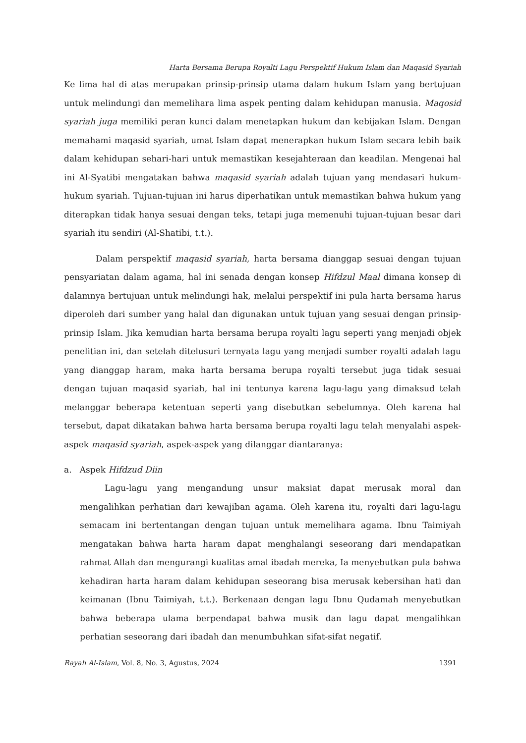Harta Bersama Berupa Royalti Lagu Perspektif Hukum Islam dan Maqasid Syariah
Ke lima hal di atas merupakan prinsip-prinsip utama dalam hukum Islam yang bertujuan untuk melindungi dan memelihara lima aspek penting dalam kehidupan manusia. Maqosid syariah juga memiliki peran kunci dalam menetapkan hukum dan kebijakan Islam. Dengan memahami maqasid syariah, umat Islam dapat menerapkan hukum Islam secara lebih baik dalam kehidupan sehari-hari untuk memastikan kesejahteraan dan keadilan. Mengenai hal ini Al-Syatibi mengatakan bahwa maqasid syariah adalah tujuan yang mendasari hukum-hukum syariah. Tujuan-tujuan ini harus diperhatikan untuk memastikan bahwa hukum yang diterapkan tidak hanya sesuai dengan teks, tetapi juga memenuhi tujuan-tujuan besar dari syariah itu sendiri (Al-Shatibi, t.t.).
Dalam perspektif maqasid syariah, harta bersama dianggap sesuai dengan tujuan pensyariatan dalam agama, hal ini senada dengan konsep Hifdzul Maal dimana konsep di dalamnya bertujuan untuk melindungi hak, melalui perspektif ini pula harta bersama harus diperoleh dari sumber yang halal dan digunakan untuk tujuan yang sesuai dengan prinsip-prinsip Islam. Jika kemudian harta bersama berupa royalti lagu seperti yang menjadi objek penelitian ini, dan setelah ditelusuri ternyata lagu yang menjadi sumber royalti adalah lagu yang dianggap haram, maka harta bersama berupa royalti tersebut juga tidak sesuai dengan tujuan maqasid syariah, hal ini tentunya karena lagu-lagu yang dimaksud telah melanggar beberapa ketentuan seperti yang disebutkan sebelumnya. Oleh karena hal tersebut, dapat dikatakan bahwa harta bersama berupa royalti lagu telah menyalahi aspek-aspek maqasid syariah, aspek-aspek yang dilanggar diantaranya:
a. Aspek Hifdzud Diin
Lagu-lagu yang mengandung unsur maksiat dapat merusak moral dan mengalihkan perhatian dari kewajiban agama. Oleh karena itu, royalti dari lagu-lagu semacam ini bertentangan dengan tujuan untuk memelihara agama. Ibnu Taimiyah mengatakan bahwa harta haram dapat menghalangi seseorang dari mendapatkan rahmat Allah dan mengurangi kualitas amal ibadah mereka, Ia menyebutkan pula bahwa kehadiran harta haram dalam kehidupan seseorang bisa merusak kebersihan hati dan keimanan (Ibnu Taimiyah, t.t.). Berkenaan dengan lagu Ibnu Qudamah menyebutkan bahwa beberapa ulama berpendapat bahwa musik dan lagu dapat mengalihkan perhatian seseorang dari ibadah dan menumbuhkan sifat-sifat negatif.
Rayah Al-Islam, Vol. 8, No. 3, Agustus, 2024 1391